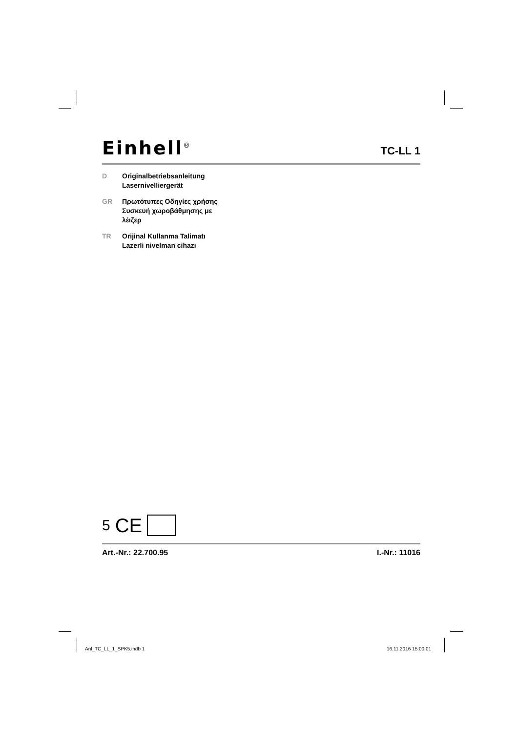Einhell<sup>®</sup>
TC-LL 1
D Originalbetriebsanleitung
Lasernivelliergerät
GR Πρωτότυπες Οδηγίες χρήσης
Συσκευή χωροβάθμησης με
λέιζερ
TR Orijinal Kullanma Talimatı
Lazerli nivelman cihazı
5 CE
Art.-Nr.: 22.700.95 I.-Nr.: 11016
Anl_TC_LL_1_SPK5.indb 1 16.11.2016 15:00:01